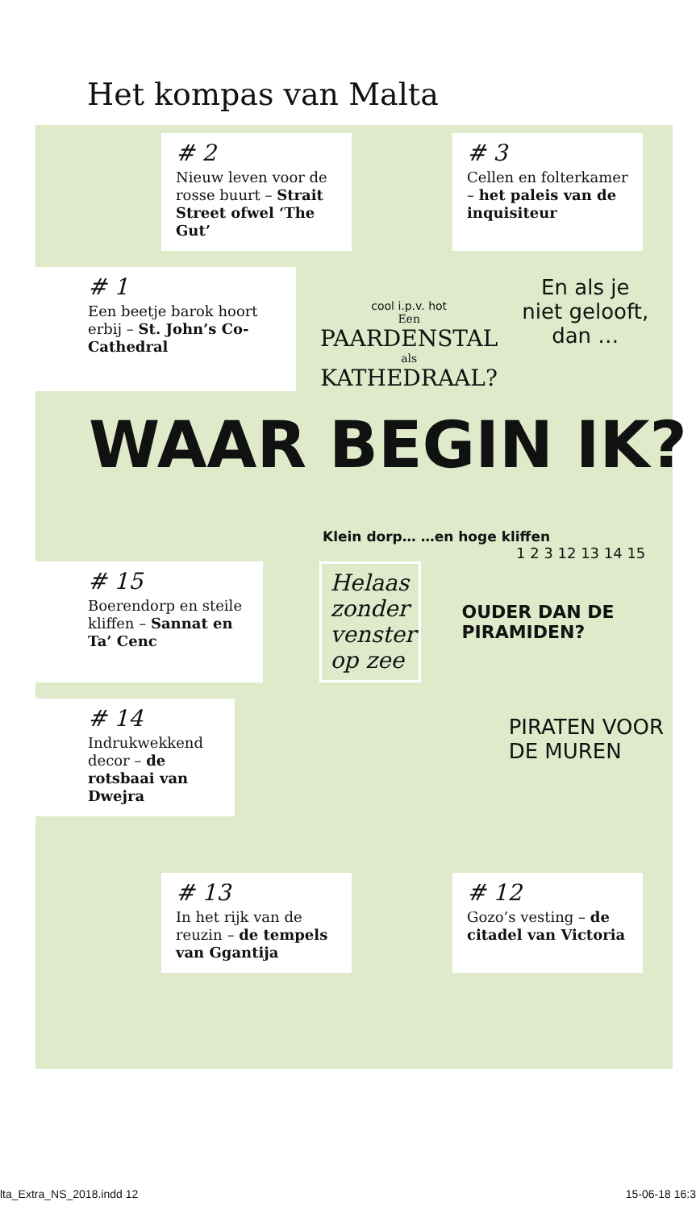Het kompas van Malta
# 2
Nieuw leven voor de rosse buurt – Strait Street ofwel ‘The Gut’
# 3
Cellen en folterkamer – het paleis van de inquisiteur
# 1
Een beetje barok hoort erbij – St. John’s Co-Cathedral
cool i.p.v. hot
Een
PAARDENSTAL
als
KATHEDRAAL?
En als je
niet gelooft,
dan …
WAAR BEGIN IK?
Klein dorp… …en hoge kliffen
1 2 3 12 13 14 15
# 15
Boerendorp en steile kliffen – Sannat en Ta’ Cenc
Helaas zonder venster op zee
OUDER DAN DE PIRAMIDEN?
# 14
Indrukwekkend decor – de rotsbaai van Dwejra
PIRATEN VOOR DE MUREN
# 13
In het rijk van de reuzin – de tempels van Ggantija
# 12
Gozo’s vesting – de citadel van Victoria
lta_Extra_NS_2018.indd 12 15-06-18 16:3